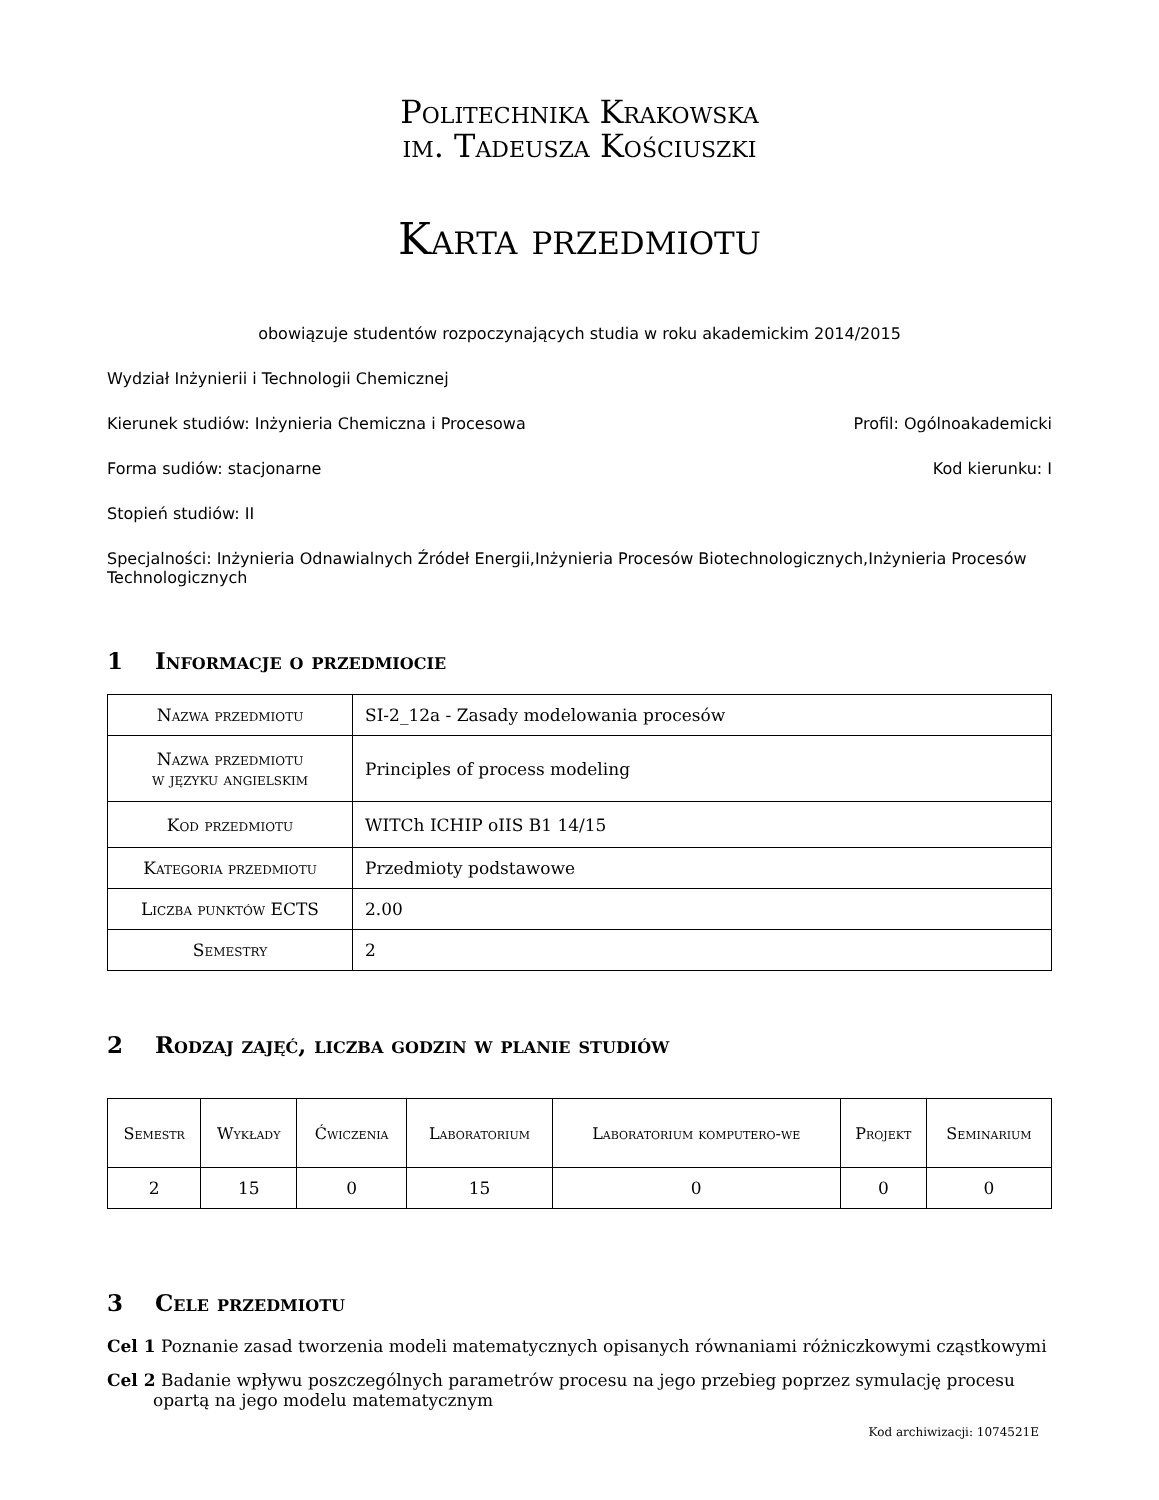Politechnika Krakowska
im. Tadeusza Kościuszki
Karta przedmiotu
obowiązuje studentów rozpoczynających studia w roku akademickim 2014/2015
Wydział Inżynierii i Technologii Chemicznej
Kierunek studiów: Inżynieria Chemiczna i Procesowa Profil: Ogólnoakademicki
Forma sudiów: stacjonarne Kod kierunku: I
Stopień studiów: II
Specjalności: Inżynieria Odnawialnych Źródeł Energii,Inżynieria Procesów Biotechnologicznych,Inżynieria Procesów Technologicznych
1 Informacje o przedmiocie
| Nazwa przedmiotu | SI-2_12a - Zasady modelowania procesów |
| Nazwa przedmiotu w języku angielskim | Principles of process modeling |
| Kod przedmiotu | WITCh ICHIP oIIS B1 14/15 |
| Kategoria przedmiotu | Przedmioty podstawowe |
| Liczba punktów ECTS | 2.00 |
| Semestry | 2 |
2 Rodzaj zajęć, liczba godzin w planie studiów
| Semestr | Wykłady | Ćwiczenia | Laboratorium | Laboratorium komputero-we | Projekt | Seminarium |
| --- | --- | --- | --- | --- | --- | --- |
| 2 | 15 | 0 | 15 | 0 | 0 | 0 |
3 Cele przedmiotu
Cel 1 Poznanie zasad tworzenia modeli matematycznych opisanych równaniami różniczkowymi cząstkowymi
Cel 2 Badanie wpływu poszczególnych parametrów procesu na jego przebieg poprzez symulację procesu opartą na jego modelu matematycznym
Kod archiwizacji: 1074521E